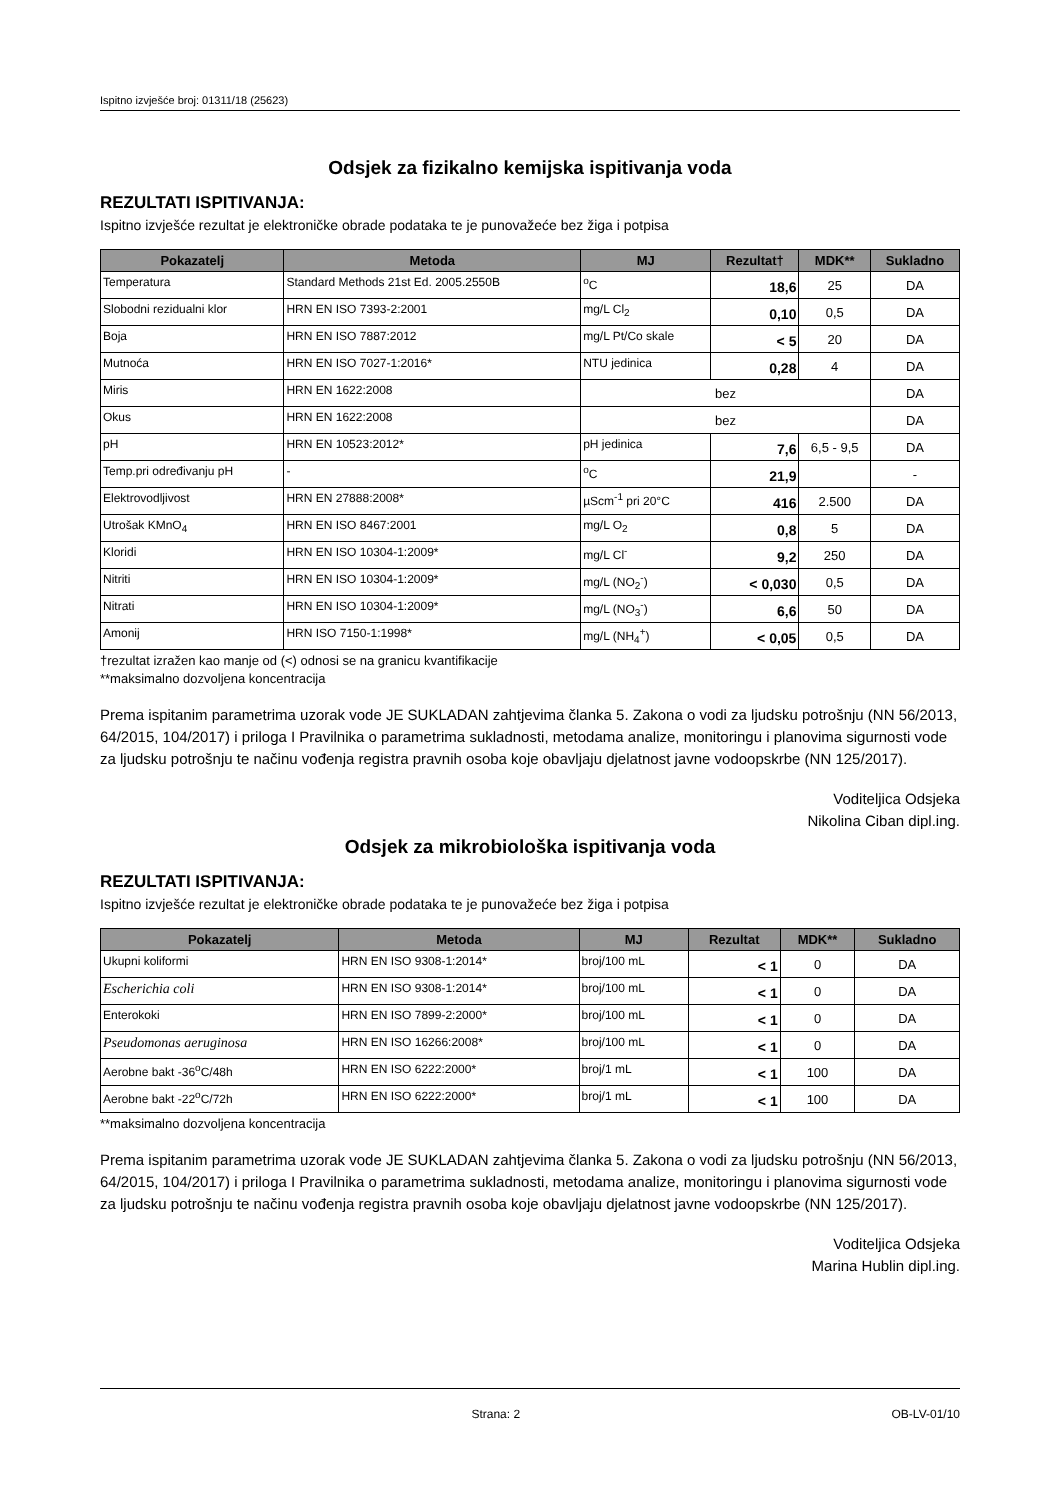Ispitno izvješće broj: 01311/18 (25623)
Odsjek za fizikalno kemijska ispitivanja voda
REZULTATI ISPITIVANJA:
Ispitno izvješće rezultat je elektroničke obrade podataka te je punovažeće bez žiga i potpisa
| Pokazatelj | Metoda | MJ | Rezultat† | MDK** | Sukladno |
| --- | --- | --- | --- | --- | --- |
| Temperatura | Standard Methods 21st Ed. 2005.2550B | <sup>o</sup> C | 18,6 | 25 | DA |
| Slobodni rezidualni klor | HRN EN ISO 7393-2:2001 | mg/L Cl<sub>2</sub> | 0,10 | 0,5 | DA |
| Boja | HRN EN ISO 7887:2012 | mg/L Pt/Co skale | < 5 | 20 | DA |
| Mutnoća | HRN EN ISO 7027-1:2016* | NTU jedinica | 0,28 | 4 | DA |
| Miris | HRN EN 1622:2008 | bez | | | DA |
| Okus | HRN EN 1622:2008 | bez | | | DA |
| pH | HRN EN 10523:2012* | pH jedinica | 7,6 | 6,5 - 9,5 | DA |
| Temp.pri određivanju pH | - | <sup>o</sup> C | 21,9 | | - |
| Elektrovodljivost | HRN EN 27888:2008* | µScm<sup>-1</sup> pri 20°C | 416 | 2.500 | DA |
| Utrošak KMnO<sub>4</sub> | HRN EN ISO 8467:2001 | mg/L O<sub>2</sub> | 0,8 | 5 | DA |
| Kloridi | HRN EN ISO 10304-1:2009* | mg/L Cl<sup>-</sup> | 9,2 | 250 | DA |
| Nitriti | HRN EN ISO 10304-1:2009* | mg/L (NO<sub>2</sub><sup>-</sup>) | < 0,030 | 0,5 | DA |
| Nitrati | HRN EN ISO 10304-1:2009* | mg/L (NO<sub>3</sub><sup>-</sup>) | 6,6 | 50 | DA |
| Amonij | HRN ISO 7150-1:1998* | mg/L (NH<sub>4</sub><sup>+</sup>) | < 0,05 | 0,5 | DA |
†rezultat izražen kao manje od (<) odnosi se na granicu kvantifikacije
**maksimalno dozvoljena koncentracija
Prema ispitanim parametrima uzorak vode JE SUKLADAN zahtjevima članka 5. Zakona o vodi za ljudsku potrošnju (NN 56/2013, 64/2015, 104/2017) i priloga I Pravilnika o parametrima sukladnosti, metodama analize, monitoringu i planovima sigurnosti vode za ljudsku potrošnju te načinu vođenja registra pravnih osoba koje obavljaju djelatnost javne vodoopskrbe (NN 125/2017).
Voditeljica Odsjeka
Nikolina Ciban dipl.ing.
Odsjek za mikrobiološka ispitivanja voda
REZULTATI ISPITIVANJA:
Ispitno izvješće rezultat je elektroničke obrade podataka te je punovažeće bez žiga i potpisa
| Pokazatelj | Metoda | MJ | Rezultat | MDK** | Sukladno |
| --- | --- | --- | --- | --- | --- |
| Ukupni koliformi | HRN EN ISO 9308-1:2014* | broj/100 mL | < 1 | 0 | DA |
| Escherichia coli | HRN EN ISO 9308-1:2014* | broj/100 mL | < 1 | 0 | DA |
| Enterokoki | HRN EN ISO 7899-2:2000* | broj/100 mL | < 1 | 0 | DA |
| Pseudomonas aeruginosa | HRN EN ISO 16266:2008* | broj/100 mL | < 1 | 0 | DA |
| Aerobne bakt -36<sup>o</sup>C/48h | HRN EN ISO 6222:2000* | broj/1 mL | < 1 | 100 | DA |
| Aerobne bakt -22<sup>o</sup>C/72h | HRN EN ISO 6222:2000* | broj/1 mL | < 1 | 100 | DA |
**maksimalno dozvoljena koncentracija
Prema ispitanim parametrima uzorak vode JE SUKLADAN zahtjevima članka 5. Zakona o vodi za ljudsku potrošnju (NN 56/2013, 64/2015, 104/2017) i priloga I Pravilnika o parametrima sukladnosti, metodama analize, monitoringu i planovima sigurnosti vode za ljudsku potrošnju te načinu vođenja registra pravnih osoba koje obavljaju djelatnost javne vodoopskrbe (NN 125/2017).
Voditeljica Odsjeka
Marina Hublin dipl.ing.
Strana: 2 OB-LV-01/10